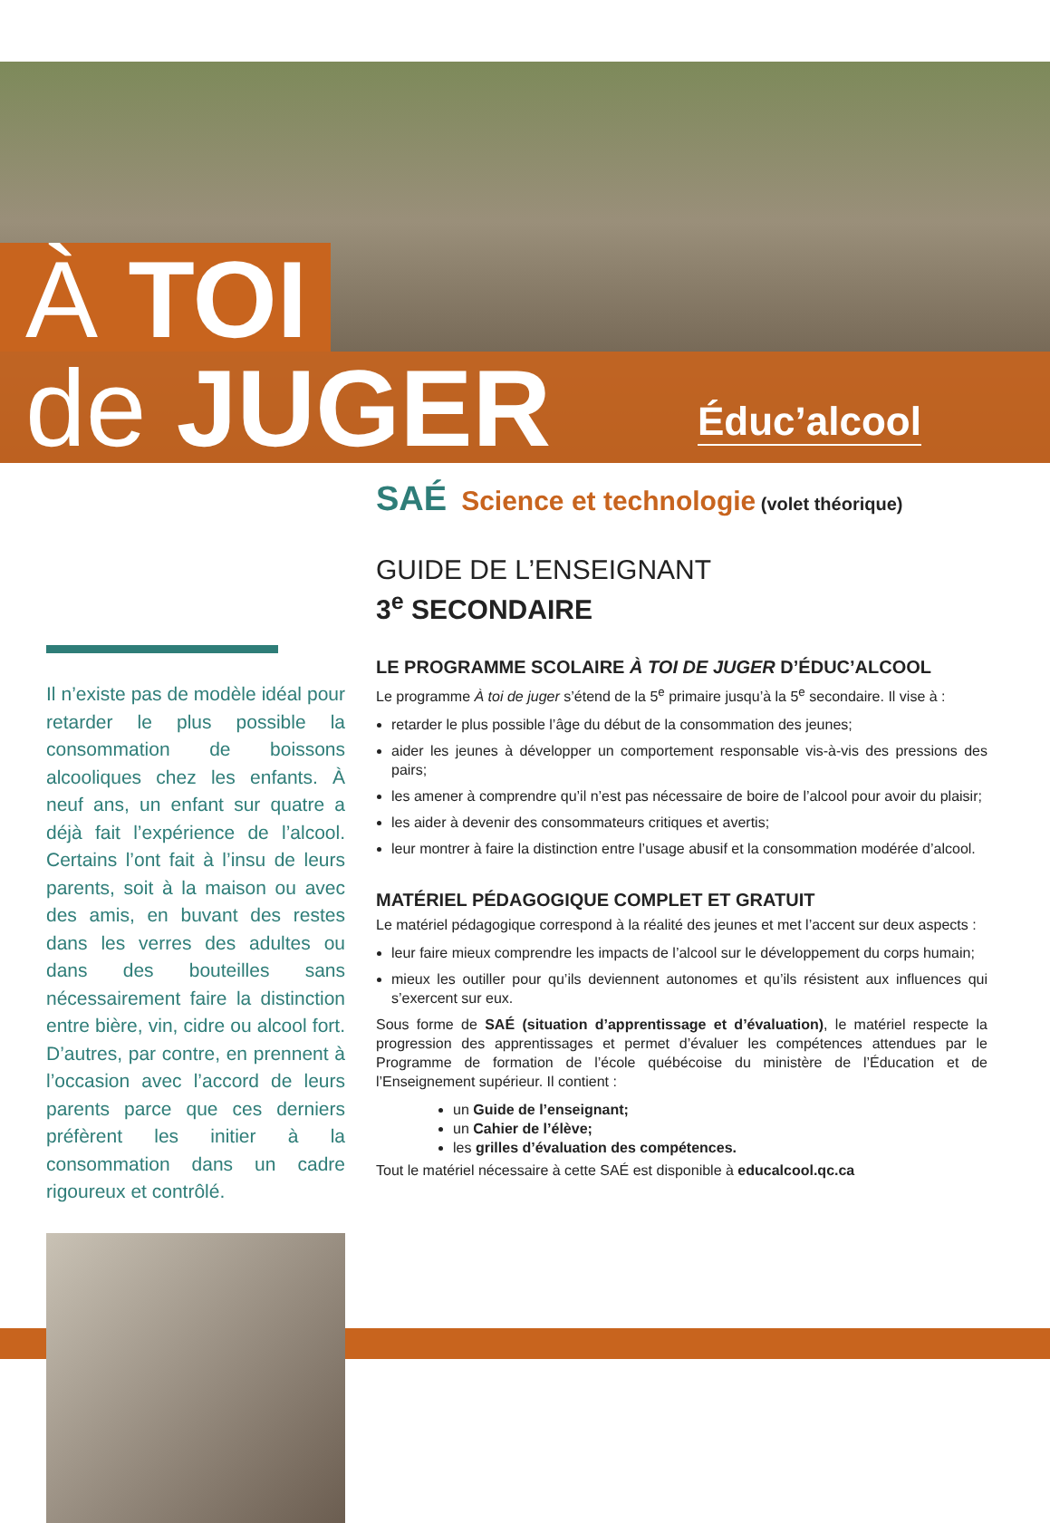À TOI
de JUGER
Éduc’alcool
Il n’existe pas de modèle idéal pour retarder le plus possible la consommation de boissons alcooliques chez les enfants. À neuf ans, un enfant sur quatre a déjà fait l’expérience de l’alcool. Certains l’ont fait à l’insu de leurs parents, soit à la maison ou avec des amis, en buvant des restes dans les verres des adultes ou dans des bouteilles sans nécessairement faire la distinction entre bière, vin, cidre ou alcool fort. D’autres, par contre, en prennent à l’occasion avec l’accord de leurs parents parce que ces derniers préfèrent les initier à la consommation dans un cadre rigoureux et contrôlé.
SAÉ Science et technologie (volet théorique)
GUIDE DE L’ENSEIGNANT
3<sup>e</sup> SECONDAIRE
LE PROGRAMME SCOLAIRE À TOI DE JUGER D’ÉDUC’ALCOOL
Le programme À toi de juger s’étend de la 5<sup>e</sup> primaire jusqu’à la 5<sup>e</sup> secondaire. Il vise à :
retarder le plus possible l’âge du début de la consommation des jeunes;
aider les jeunes à développer un comportement responsable vis-à-vis des pressions des pairs;
les amener à comprendre qu’il n’est pas nécessaire de boire de l’alcool pour avoir du plaisir;
les aider à devenir des consommateurs critiques et avertis;
leur montrer à faire la distinction entre l’usage abusif et la consommation modérée d’alcool.
MATÉRIEL PÉDAGOGIQUE COMPLET ET GRATUIT
Le matériel pédagogique correspond à la réalité des jeunes et met l’accent sur deux aspects :
leur faire mieux comprendre les impacts de l’alcool sur le développement du corps humain;
mieux les outiller pour qu’ils deviennent autonomes et qu’ils résistent aux influences qui s’exercent sur eux.
Sous forme de SAÉ (situation d’apprentissage et d’évaluation), le matériel respecte la progression des apprentissages et permet d’évaluer les compétences attendues par le Programme de formation de l’école québécoise du ministère de l’Éducation et de l’Enseignement supérieur. Il contient :
un Guide de l’enseignant;
un Cahier de l’élève;
les grilles d’évaluation des compétences.
Tout le matériel nécessaire à cette SAÉ est disponible à educalcool.qc.ca